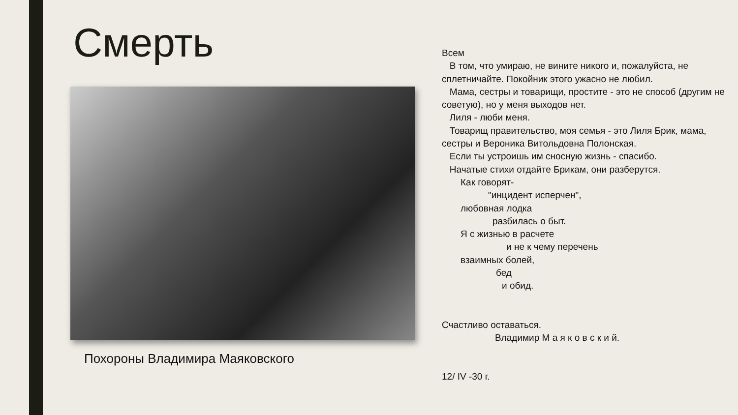Смерть
Похороны Владимира Маяковского
Всем
В том, что умираю, не вините никого и, пожалуйста, не сплетничайте. Покойник этого ужасно не любил.
Мама, сестры и товарищи, простите - это не способ (другим не советую), но у меня выходов нет.
Лиля - люби меня.
Товарищ правительство, моя семья - это Лиля Брик, мама, сестры и Вероника Витольдовна Полонская.
Если ты устроишь им сносную жизнь - спасибо.
Начатые стихи отдайте Брикам, они разберутся.
Как говорят-
"инцидент исперчен",
любовная лодка
разбилась о быт.
Я с жизнью в расчете
и не к чему перечень
взаимных болей,
бед
и обид.
Счастливо оставаться.
Владимир М а я к о в с к и й.
12/ IV -30 г.